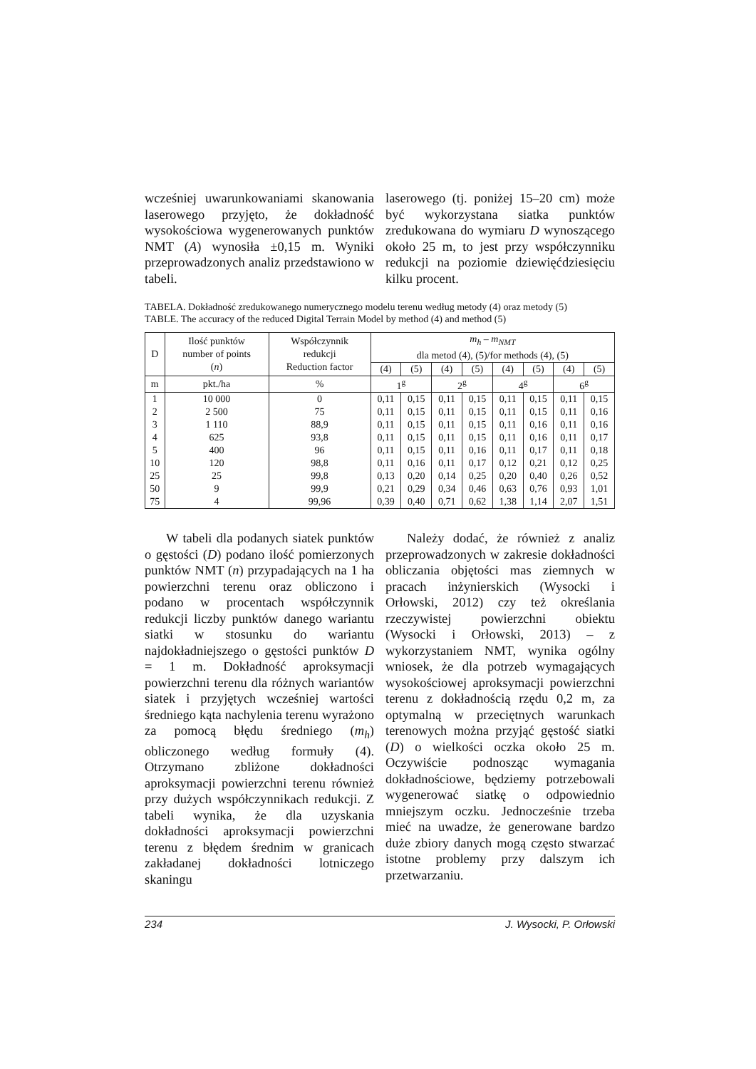wcześniej uwarunkowaniami skanowania laserowego przyjęto, że dokładność wysokościowa wygenerowanych punktów NMT (A) wynosiła ±0,15 m. Wyniki przeprowadzonych analiz przedstawiono w tabeli.
laserowego (tj. poniżej 15–20 cm) może być wykorzystana siatka punktów zredukowana do wymiaru D wynoszącego około 25 m, to jest przy współczynniku redukcji na poziomie dziewięćdziesięciu kilku procent.
TABELA. Dokładność zredukowanego numerycznego modelu terenu według metody (4) oraz metody (5)
TABLE. The accuracy of the reduced Digital Terrain Model by method (4) and method (5)
| D | Ilość punktów number of points ( n ) | Współczynnik redukcji Reduction factor | m<sub>h</sub> – m<sub>NMT</sub> dla metod (4), (5)/for methods (4), (5) | | | | | | | |
| --- | --- | --- | --- | --- | --- | --- | --- | --- | --- | --- |
| | | | (4) | (5) | (4) | (5) | (4) | (5) | (4) | (5) |
| m | pkt./ha | % | 1<sup>g</sup> | | 2<sup>g</sup> | | 4<sup>g</sup> | | 6<sup>g</sup> | |
| 1 | 10 000 | 0 | 0,11 | 0,15 | 0,11 | 0,15 | 0,11 | 0,15 | 0,11 | 0,15 |
| 2 | 2 500 | 75 | 0,11 | 0,15 | 0,11 | 0,15 | 0,11 | 0,15 | 0,11 | 0,16 |
| 3 | 1 110 | 88,9 | 0,11 | 0,15 | 0,11 | 0,15 | 0,11 | 0,16 | 0,11 | 0,16 |
| 4 | 625 | 93,8 | 0,11 | 0,15 | 0,11 | 0,15 | 0,11 | 0,16 | 0,11 | 0,17 |
| 5 | 400 | 96 | 0,11 | 0,15 | 0,11 | 0,16 | 0,11 | 0,17 | 0,11 | 0,18 |
| 10 | 120 | 98,8 | 0,11 | 0,16 | 0,11 | 0,17 | 0,12 | 0,21 | 0,12 | 0,25 |
| 25 | 25 | 99,8 | 0,13 | 0,20 | 0,14 | 0,25 | 0,20 | 0,40 | 0,26 | 0,52 |
| 50 | 9 | 99,9 | 0,21 | 0,29 | 0,34 | 0,46 | 0,63 | 0,76 | 0,93 | 1,01 |
| 75 | 4 | 99,96 | 0,39 | 0,40 | 0,71 | 0,62 | 1,38 | 1,14 | 2,07 | 1,51 |
W tabeli dla podanych siatek punktów o gęstości (D) podano ilość pomierzonych punktów NMT (n) przypadających na 1 ha powierzchni terenu oraz obliczono i podano w procentach współczynnik redukcji liczby punktów danego wariantu siatki w stosunku do wariantu najdokładniejszego o gęstości punktów D = 1 m. Dokładność aproksymacji powierzchni terenu dla różnych wariantów siatek i przyjętych wcześniej wartości średniego kąta nachylenia terenu wyrażono za pomocą błędu średniego (m<sub>h</sub>) obliczonego według formuły (4). Otrzymano zbliżone dokładności aproksymacji powierzchni terenu również przy dużych współczynnikach redukcji. Z tabeli wynika, że dla uzyskania dokładności aproksymacji powierzchni terenu z błędem średnim w granicach zakładanej dokładności lotniczego skaningu
Należy dodać, że również z analiz przeprowadzonych w zakresie dokładności obliczania objętości mas ziemnych w pracach inżynierskich (Wysocki i Orłowski, 2012) czy też określania rzeczywistej powierzchni obiektu (Wysocki i Orłowski, 2013) – z wykorzystaniem NMT, wynika ogólny wniosek, że dla potrzeb wymagających wysokościowej aproksymacji powierzchni terenu z dokładnością rzędu 0,2 m, za optymalną w przeciętnych warunkach terenowych można przyjąć gęstość siatki (D) o wielkości oczka około 25 m. Oczywiście podnosząc wymagania dokładnościowe, będziemy potrzebowali wygenerować siatkę o odpowiednio mniejszym oczku. Jednocześnie trzeba mieć na uwadze, że generowane bardzo duże zbiory danych mogą często stwarzać istotne problemy przy dalszym ich przetwarzaniu.
234 J. Wysocki, P. Orłowski